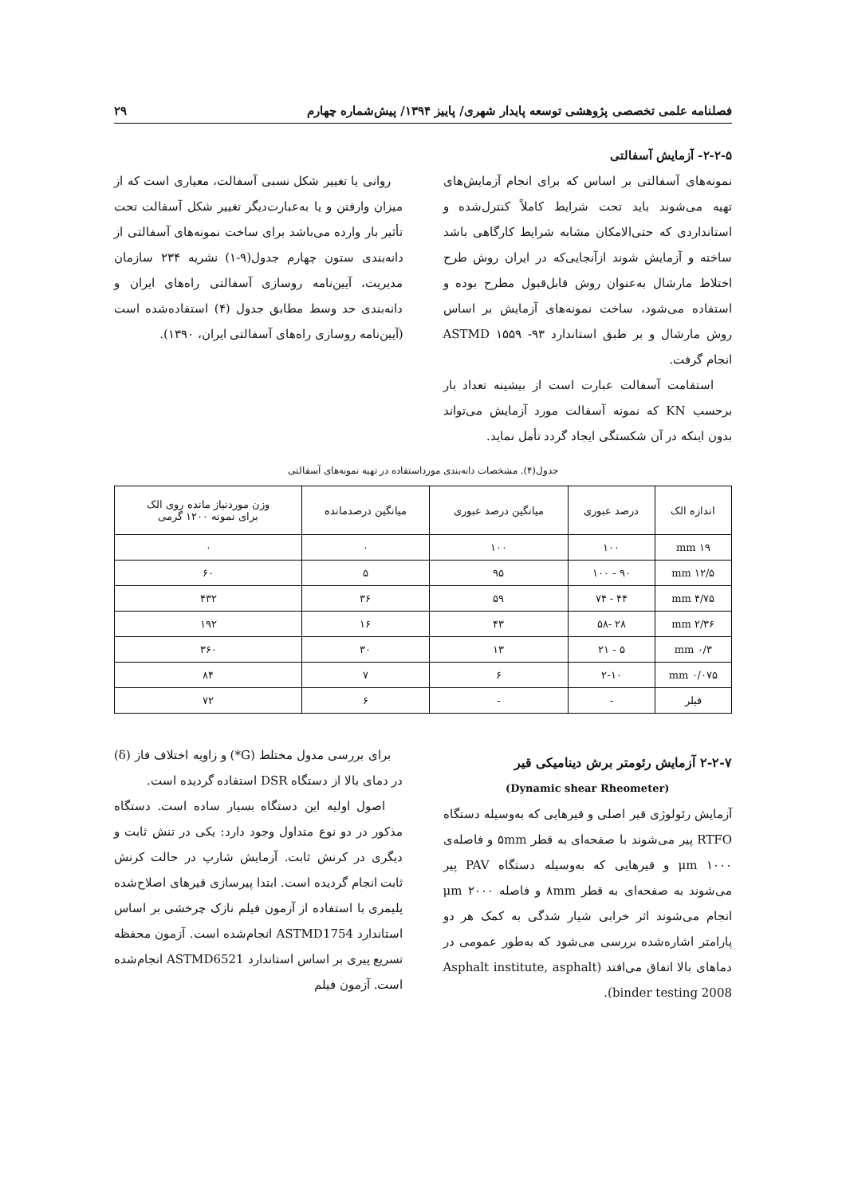فصلنامه علمی تخصصی پژوهشی توسعه پایدار شهری/ پاییز ۱۳۹۴/ پیش‌شماره چهارم ۲۹
۲-۲-۵- آزمایش آسفالتی
نمونه‌های آسفالتی بر اساس که برای انجام آزمایش‌های تهیه می‌شوند باید تحت شرایط کاملاً کنترل‌شده و استانداردی که حتی‌الامکان مشابه شرایط کارگاهی باشد ساخته و آزمایش شوند ازآنجایی‌که در ایران روش طرح اختلاط مارشال به‌عنوان روش قابل‌قبول مطرح بوده و استفاده می‌شود، ساخت نمونه‌های آزمایش بر اساس روش مارشال و بر طبق استاندارد ۹۳- ۱۵۵۹ ASTMD انجام گرفت.
استقامت آسفالت عبارت است از بیشینه تعداد بار برحسب KN که نمونه آسفالت مورد آزمایش می‌تواند بدون اینکه در آن شکستگی ایجاد گردد تأمل نماید.
روانی یا تغییر شکل نسبی آسفالت، معیاری است که از میزان وارفتن و یا به‌عبارت‌دیگر تغییر شکل آسفالت تحت تأثیر بار وارده می‌باشد برای ساخت نمونه‌های آسفالتی از دانه‌بندی ستون چهارم جدول(۹-۱) نشریه ۲۳۴ سازمان مدیریت، آیین‌نامه روسازی آسفالتی راه‌های ایران و دانه‌بندی حد وسط مطابق جدول (۴) استفاده‌شده است (آیین‌نامه روسازی راه‌های آسفالتی ایران، ۱۳۹۰).
جدول(۴). مشخصات دانه‌بندی مورداستفاده در تهیه نمونه‌های آسفالتی
| اندازه الک | درصد عبوری | میانگین درصد عبوری | میانگین درصدمانده | وزن موردنیاز مانده روی الک برای نمونه ۱۲۰۰ گرمی |
| --- | --- | --- | --- | --- |
| ۱۹ mm | ۱۰۰ | ۱۰۰ | ۰ | ۰ |
| ۱۲/۵ mm | ۹۰ - ۱۰۰ | ۹۵ | ۵ | ۶۰ |
| ۴/۷۵ mm | ۴۴ - ۷۴ | ۵۹ | ۳۶ | ۴۳۲ |
| ۲/۳۶ mm | ۲۸ -۵۸ | ۴۳ | ۱۶ | ۱۹۲ |
| ۰/۳ mm | ۵ - ۲۱ | ۱۳ | ۳۰ | ۳۶۰ |
| ۰/۰۷۵ mm | ۲-۱۰ | ۶ | ۷ | ۸۴ |
| فیلر | - | - | ۶ | ۷۲ |
۲-۲-۷ آزمایش رئومتر برش دینامیکی قیر
(Dynamic shear Rheometer)
آزمایش رئولوژی قیر اصلی و قیرهایی که به‌وسیله دستگاه RTFO پیر می‌شوند با صفحه‌ای به قطر ۵mm و فاصله‌ی ۱۰۰۰ μm و قیرهایی که به‌وسیله دستگاه PAV پیر می‌شوند به صفحه‌ای به قطر ۸mm و فاصله ۲۰۰۰ μm انجام می‌شوند اثر خرابی شیار شدگی به کمک هر دو پارامتر اشاره‌شده بررسی می‌شود که به‌طور عمومی در دماهای بالا اتفاق می‌افتد (Asphalt institute, asphalt binder testing 2008).
برای بررسی مدول مختلط (G*) و زاویه اختلاف فاز (δ) در دمای بالا از دستگاه DSR استفاده گردیده است.
اصول اولیه این دستگاه بسیار ساده است. دستگاه مذکور در دو نوع متداول وجود دارد: یکی در تنش ثابت و دیگری در کرنش ثابت. آزمایش شارپ در حالت کرنش ثابت انجام گردیده است. ابتدا پیرسازی قیرهای اصلاح‌شده پلیمری با استفاده از آزمون فیلم نازک چرخشی بر اساس استاندارد ASTMD1754 انجام‌شده است. آزمون محفظه تسریع پیری بر اساس استاندارد ASTMD6521 انجام‌شده است. آزمون فیلم